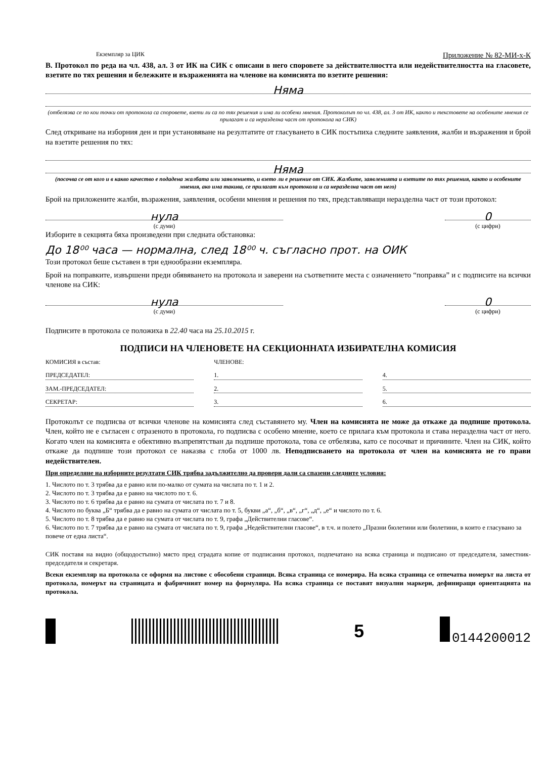Екземпляр за ЦИК Приложение № 82-МИ-х-К
В. Протокол по реда на чл. 438, ал. 3 от ИК на СИК с описани в него споровете за действителността или недействителността на гласовете, взетите по тях решения и бележките и възраженията на членове на комисията по взетите решения:
Няма
(отбелязва се по кои точки от протокола са споровете, взети ли са по тях решения и има ли особени мнения. Протоколът по чл. 438, ал. 3 от ИК, както и текстовете на особените мнения се прилагат и са неразделна част от протокола на СИК)
След откриване на изборния ден и при установяване на резултатите от гласуването в СИК постъпиха следните заявления, жалби и възражения и брой на взетите решения по тях:
Няма
(посочва се от кого и в какво качество е подадена жалбата или заявлението, и взето ли е решение от СИК. Жалбите, заявленията и взетите по тях решения, както и особените мнения, ако има такива, се прилагат към протокола и са неразделна част от него)
Брой на приложените жалби, възражения, заявления, особени мнения и решения по тях, представляващи неразделна част от този протокол:
нула
(с думи)
0
(с цифри)
Изборите в секцията бяха произведени при следната обстановка:
До 18⁰⁰ часа — нормална, след 18⁰⁰ ч. съгласно прот. на ОИК
Този протокол беше съставен в три еднообразни екземпляра.
Брой на поправките, извършени преди обявяването на протокола и заверени на съответните места с означението “поправка” и с подписите на всички членове на СИК:
нула
(с думи)
0
(с цифри)
Подписите в протокола се положиха в 22.40 часа на 25.10.2015 г.
ПОДПИСИ НА ЧЛЕНОВЕТЕ НА СЕКЦИОННАТА ИЗБИРАТЕЛНА КОМИСИЯ
КОМИСИЯ в състав:
ПРЕДСЕДАТЕЛ:
ЗАМ.-ПРЕДСЕДАТЕЛ:
СЕКРЕТАР:
ЧЛЕНОВЕ:
1.
2.
3.
4.
5.
6.
Протоколът се подписва от всички членове на комисията след съставянето му. Член на комисията не може да откаже да подпише протокола. Член, който не е съгласен с отразеното в протокола, го подписва с особено мнение, което се прилага към протокола и става неразделна част от него. Когато член на комисията е обективно възпрепятстван да подпише протокола, това се отбелязва, като се посочват и причините. Член на СИК, който откаже да подпише този протокол се наказва с глоба от 1000 лв. Неподписването на протокола от член на комисията не го прави недействителен.
При определяне на изборните резултати СИК трябва задължително да провери дали са спазени следните условия:
1. Числото по т. 3 трябва да е равно или по-малко от сумата на числата по т. 1 и 2.
2. Числото по т. 3 трябва да е равно на числото по т. 6.
3. Числото по т. 6 трябва да е равно на сумата от числата по т. 7 и 8.
4. Числото по буква „Б“ трябва да е равно на сумата от числата по т. 5, букви „а“, „б“, „в“, „г“, „д“, „е“ и числото по т. 6.
5. Числото по т. 8 трябва да е равно на сумата от числата по т. 9, графа „Действителни гласове“.
6. Числото по т. 7 трябва да е равно на сумата от числата по т. 9, графа „Недействителни гласове“, в т.ч. и полето „Празни бюлетини или бюлетини, в които е гласувано за повече от една листа“.
СИК поставя на видно (общодостъпно) място пред сградата копие от подписания протокол, подпечатано на всяка страница и подписано от председателя, заместник-председателя и секретаря.
Всеки екземпляр на протокола се оформя на листове с обособени страници. Всяка страница се номерира. На всяка страница се отпечатва номерът на листа от протокола, номерът на страницата и фабричният номер на формуляра. На всяка страница се поставят визуални маркери, дефиниращи ориентацията на протокола.
5 0144200012